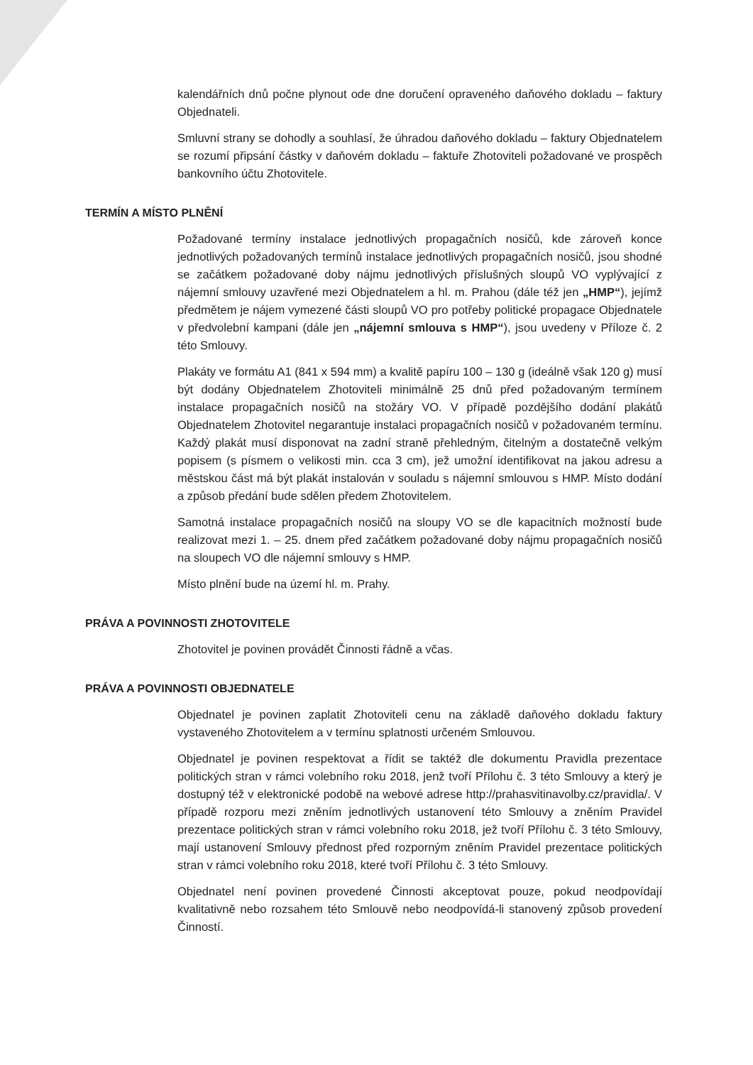kalendářních dnů počne plynout ode dne doručení opraveného daňového dokladu – faktury Objednateli.
Smluvní strany se dohodly a souhlasí, že úhradou daňového dokladu – faktury Objednatelem se rozumí připsání částky v daňovém dokladu – faktuře Zhotoviteli požadované ve prospěch bankovního účtu Zhotovitele.
TERMÍN A MÍSTO PLNĚNÍ
Požadované termíny instalace jednotlivých propagačních nosičů, kde zároveň konce jednotlivých požadovaných termínů instalace jednotlivých propagačních nosičů, jsou shodné se začátkem požadované doby nájmu jednotlivých příslušných sloupů VO vyplývající z nájemní smlouvy uzavřené mezi Objednatelem a hl. m. Prahou (dále též jen „HMP“), jejímž předmětem je nájem vymezené části sloupů VO pro potřeby politické propagace Objednatele v předvolební kampani (dále jen „nájemní smlouva s HMP“), jsou uvedeny v Příloze č. 2 této Smlouvy.
Plakáty ve formátu A1 (841 x 594 mm) a kvalitě papíru 100 – 130 g (ideálně však 120 g) musí být dodány Objednatelem Zhotoviteli minimálně 25 dnů před požadovaným termínem instalace propagačních nosičů na stožáry VO. V případě pozdějšího dodání plakátů Objednatelem Zhotovitel negarantuje instalaci propagačních nosičů v požadovaném termínu. Každý plakát musí disponovat na zadní straně přehledným, čitelným a dostatečně velkým popisem (s písmem o velikosti min. cca 3 cm), jež umožní identifikovat na jakou adresu a městskou část má být plakát instalován v souladu s nájemní smlouvou s HMP. Místo dodání a způsob předání bude sdělen předem Zhotovitelem.
Samotná instalace propagačních nosičů na sloupy VO se dle kapacitních možností bude realizovat mezi 1. – 25. dnem před začátkem požadované doby nájmu propagačních nosičů na sloupech VO dle nájemní smlouvy s HMP.
Místo plnění bude na území hl. m. Prahy.
PRÁVA A POVINNOSTI ZHOTOVITELE
Zhotovitel je povinen provádět Činnosti řádně a včas.
PRÁVA A POVINNOSTI OBJEDNATELE
Objednatel je povinen zaplatit Zhotoviteli cenu na základě daňového dokladu faktury vystaveného Zhotovitelem a v termínu splatnosti určeném Smlouvou.
Objednatel je povinen respektovat a řídit se taktéž dle dokumentu Pravidla prezentace politických stran v rámci volebního roku 2018, jenž tvoří Přílohu č. 3 této Smlouvy a který je dostupný též v elektronické podobě na webové adrese http://prahasvitinavolby.cz/pravidla/. V případě rozporu mezi zněním jednotlivých ustanovení této Smlouvy a zněním Pravidel prezentace politických stran v rámci volebního roku 2018, jež tvoří Přílohu č. 3 této Smlouvy, mají ustanovení Smlouvy přednost před rozporným zněním Pravidel prezentace politických stran v rámci volebního roku 2018, které tvoří Přílohu č. 3 této Smlouvy.
Objednatel není povinen provedené Činnosti akceptovat pouze, pokud neodpovídají kvalitativně nebo rozsahem této Smlouvě nebo neodpovídá-li stanovený způsob provedení Činností.